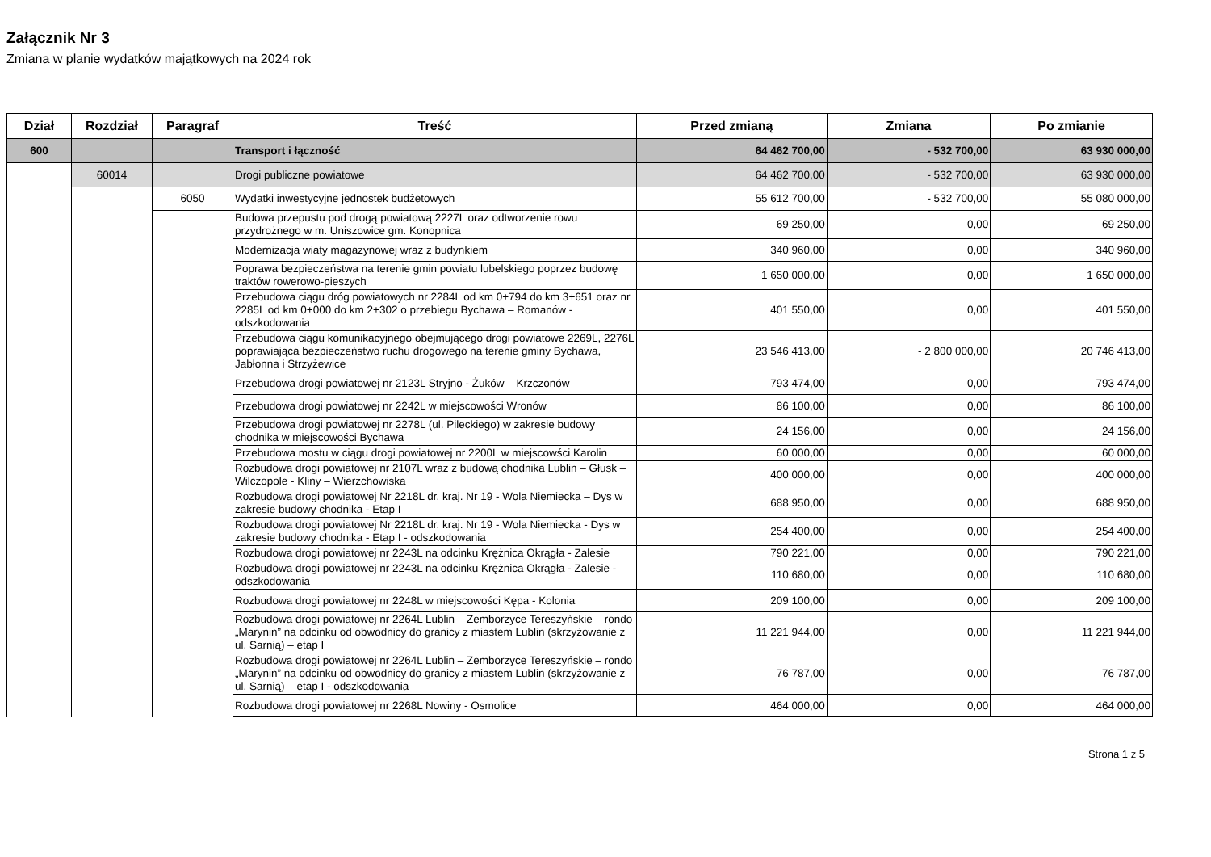Załącznik Nr 3
Zmiana w planie wydatków majątkowych na 2024 rok
| Dział | Rozdział | Paragraf | Treść | Przed zmianą | Zmiana | Po zmianie |
| --- | --- | --- | --- | --- | --- | --- |
| 600 | | | Transport i łączność | 64 462 700,00 | - 532 700,00 | 63 930 000,00 |
| | 60014 | | Drogi publiczne powiatowe | 64 462 700,00 | - 532 700,00 | 63 930 000,00 |
| | | 6050 | Wydatki inwestycyjne jednostek budżetowych | 55 612 700,00 | - 532 700,00 | 55 080 000,00 |
| | | | Budowa przepustu pod drogą powiatową 2227L oraz odtworzenie rowu przydrożnego w m. Uniszowice gm. Konopnica | 69 250,00 | 0,00 | 69 250,00 |
| | | | Modernizacja wiaty magazynowej wraz z budynkiem | 340 960,00 | 0,00 | 340 960,00 |
| | | | Poprawa bezpieczeństwa na terenie gmin powiatu lubelskiego poprzez budowę traktów rowerowo-pieszych | 1 650 000,00 | 0,00 | 1 650 000,00 |
| | | | Przebudowa ciągu dróg powiatowych nr 2284L od km 0+794 do km 3+651 oraz nr 2285L od km 0+000 do km 2+302 o przebiegu Bychawa – Romanów - odszkodowania | 401 550,00 | 0,00 | 401 550,00 |
| | | | Przebudowa ciągu komunikacyjnego obejmującego drogi powiatowe 2269L, 2276L poprawiająca bezpieczeństwo ruchu drogowego na terenie gminy Bychawa, Jabłonna i Strzyżewice | 23 546 413,00 | - 2 800 000,00 | 20 746 413,00 |
| | | | Przebudowa drogi powiatowej nr 2123L Stryjno - Żuków – Krzczonów | 793 474,00 | 0,00 | 793 474,00 |
| | | | Przebudowa drogi powiatowej nr 2242L w miejscowości Wronów | 86 100,00 | 0,00 | 86 100,00 |
| | | | Przebudowa drogi powiatowej nr 2278L (ul. Pileckiego) w zakresie budowy chodnika w miejscowości Bychawa | 24 156,00 | 0,00 | 24 156,00 |
| | | | Przebudowa mostu w ciągu drogi powiatowej nr 2200L w miejscowści Karolin | 60 000,00 | 0,00 | 60 000,00 |
| | | | Rozbudowa drogi powiatowej nr 2107L wraz z budową chodnika Lublin – Głusk – Wilczopole - Kliny – Wierzchowiska | 400 000,00 | 0,00 | 400 000,00 |
| | | | Rozbudowa drogi powiatowej Nr 2218L dr. kraj. Nr 19 - Wola Niemiecka – Dys w zakresie budowy chodnika - Etap I | 688 950,00 | 0,00 | 688 950,00 |
| | | | Rozbudowa drogi powiatowej Nr 2218L dr. kraj. Nr 19 - Wola Niemiecka - Dys w zakresie budowy chodnika - Etap I - odszkodowania | 254 400,00 | 0,00 | 254 400,00 |
| | | | Rozbudowa drogi powiatowej nr 2243L na odcinku Krężnica Okrągła - Zalesie | 790 221,00 | 0,00 | 790 221,00 |
| | | | Rozbudowa drogi powiatowej nr 2243L na odcinku Krężnica Okrągła - Zalesie - odszkodowania | 110 680,00 | 0,00 | 110 680,00 |
| | | | Rozbudowa drogi powiatowej nr 2248L w miejscowości Kępa - Kolonia | 209 100,00 | 0,00 | 209 100,00 |
| | | | Rozbudowa drogi powiatowej nr 2264L Lublin – Zemborzyce Tereszyńskie – rondo „Marynin” na odcinku od obwodnicy do granicy z miastem Lublin (skrzyżowanie z ul. Sarnią) – etap I | 11 221 944,00 | 0,00 | 11 221 944,00 |
| | | | Rozbudowa drogi powiatowej nr 2264L Lublin – Zemborzyce Tereszyńskie – rondo „Marynin” na odcinku od obwodnicy do granicy z miastem Lublin (skrzyżowanie z ul. Sarnią) – etap I - odszkodowania | 76 787,00 | 0,00 | 76 787,00 |
| | | | Rozbudowa drogi powiatowej nr 2268L Nowiny - Osmolice | 464 000,00 | 0,00 | 464 000,00 |
Strona 1 z 5